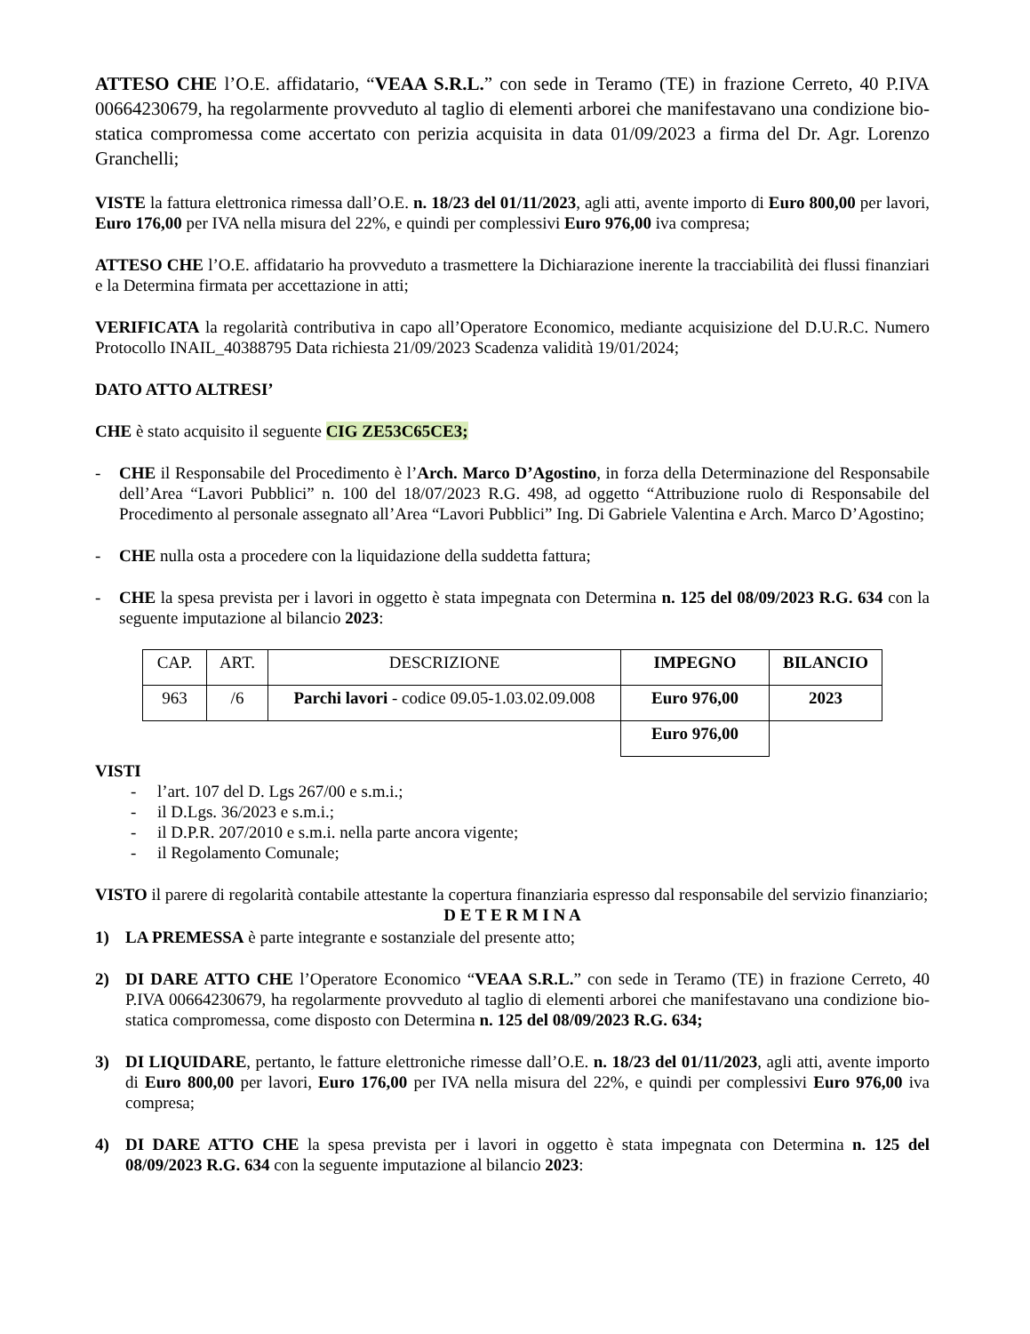ATTESO CHE l’O.E. affidatario, “VEAA S.R.L.” con sede in Teramo (TE) in frazione Cerreto, 40 P.IVA 00664230679, ha regolarmente provveduto al taglio di elementi arborei che manifestavano una condizione bio-statica compromessa come accertato con perizia acquisita in data 01/09/2023 a firma del Dr. Agr. Lorenzo Granchelli;
VISTE la fattura elettronica rimessa dall’O.E. n. 18/23 del 01/11/2023, agli atti, avente importo di Euro 800,00 per lavori, Euro 176,00 per IVA nella misura del 22%, e quindi per complessivi Euro 976,00 iva compresa;
ATTESO CHE l’O.E. affidatario ha provveduto a trasmettere la Dichiarazione inerente la tracciabilità dei flussi finanziari e la Determina firmata per accettazione in atti;
VERIFICATA la regolarità contributiva in capo all’Operatore Economico, mediante acquisizione del D.U.R.C. Numero Protocollo INAIL_40388795 Data richiesta 21/09/2023 Scadenza validità 19/01/2024;
DATO ATTO ALTRESI’
CHE è stato acquisito il seguente CIG ZE53C65CE3;
- CHE il Responsabile del Procedimento è l’Arch. Marco D’Agostino, in forza della Determinazione del Responsabile dell’Area “Lavori Pubblici” n. 100 del 18/07/2023 R.G. 498, ad oggetto “Attribuzione ruolo di Responsabile del Procedimento al personale assegnato all’Area “Lavori Pubblici” Ing. Di Gabriele Valentina e Arch. Marco D’Agostino;
- CHE nulla osta a procedere con la liquidazione della suddetta fattura;
- CHE la spesa prevista per i lavori in oggetto è stata impegnata con Determina n. 125 del 08/09/2023 R.G. 634 con la seguente imputazione al bilancio 2023:
| CAP. | ART. | DESCRIZIONE | IMPEGNO | BILANCIO |
| 963 | /6 | Parchi lavori - codice 09.05-1.03.02.09.008 | Euro 976,00 | 2023 |
| | | | Euro 976,00 | |
VISTI
- l’art. 107 del D. Lgs 267/00 e s.m.i.;
- il D.Lgs. 36/2023 e s.m.i.;
- il D.P.R. 207/2010 e s.m.i. nella parte ancora vigente;
- il Regolamento Comunale;
VISTO il parere di regolarità contabile attestante la copertura finanziaria espresso dal responsabile del servizio finanziario;
D E T E R M I N A
1) LA PREMESSA è parte integrante e sostanziale del presente atto;
2) DI DARE ATTO CHE l’Operatore Economico “VEAA S.R.L.” con sede in Teramo (TE) in frazione Cerreto, 40 P.IVA 00664230679, ha regolarmente provveduto al taglio di elementi arborei che manifestavano una condizione bio-statica compromessa, come disposto con Determina n. 125 del 08/09/2023 R.G. 634;
3) DI LIQUIDARE, pertanto, le fatture elettroniche rimesse dall’O.E. n. 18/23 del 01/11/2023, agli atti, avente importo di Euro 800,00 per lavori, Euro 176,00 per IVA nella misura del 22%, e quindi per complessivi Euro 976,00 iva compresa;
4) DI DARE ATTO CHE la spesa prevista per i lavori in oggetto è stata impegnata con Determina n. 125 del 08/09/2023 R.G. 634 con la seguente imputazione al bilancio 2023: